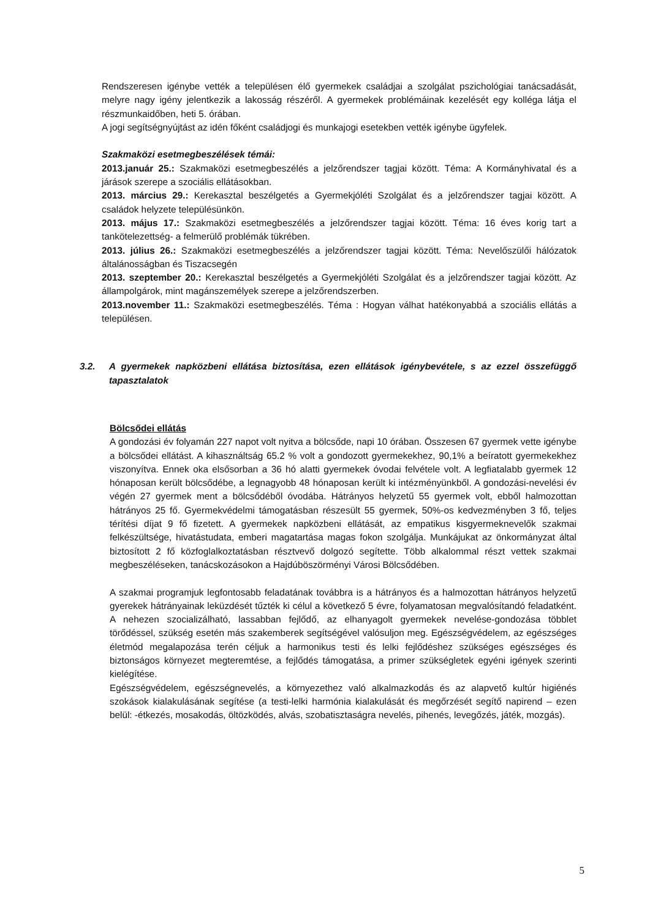Rendszeresen igénybe vették a településen élő gyermekek családjai a szolgálat pszichológiai tanácsadását, melyre nagy igény jelentkezik a lakosság részéről. A gyermekek problémáinak kezelését egy kolléga látja el részmunkaidőben, heti 5. órában.
A jogi segítségnyújtást az idén főként családjogi és munkajogi esetekben vették igénybe ügyfelek.
Szakmaközi esetmegbeszélések témái:
2013.január 25.: Szakmaközi esetmegbeszélés a jelzőrendszer tagjai között. Téma: A Kormányhivatal és a járások szerepe a szociális ellátásokban.
2013. március 29.: Kerekasztal beszélgetés a Gyermekjóléti Szolgálat és a jelzőrendszer tagjai között. A családok helyzete településünkön.
2013. május 17.: Szakmaközi esetmegbeszélés a jelzőrendszer tagjai között. Téma: 16 éves korig tart a tankötelezettség- a felmerülő problémák tükrében.
2013. július 26.: Szakmaközi esetmegbeszélés a jelzőrendszer tagjai között. Téma: Nevelőszülői hálózatok általánosságban és Tiszacsegén
2013. szeptember 20.: Kerekasztal beszélgetés a Gyermekjóléti Szolgálat és a jelzőrendszer tagjai között. Az állampolgárok, mint magánszemélyek szerepe a jelzőrendszerben.
2013.november 11.: Szakmaközi esetmegbeszélés. Téma : Hogyan válhat hatékonyabbá a szociális ellátás a településen.
3.2. A gyermekek napközbeni ellátása biztosítása, ezen ellátások igénybevétele, s az ezzel összefüggő tapasztalatok
Bölcsődei ellátás
A gondozási év folyamán 227 napot volt nyitva a bölcsőde, napi 10 órában. Összesen 67 gyermek vette igénybe a bölcsődei ellátást. A kihasználtság 65.2 % volt a gondozott gyermekekhez, 90,1% a beíratott gyermekekhez viszonyítva. Ennek oka elsősorban a 36 hó alatti gyermekek óvodai felvétele volt. A legfiatalabb gyermek 12 hónaposan került bölcsődébe, a legnagyobb 48 hónaposan került ki intézményünkből. A gondozási-nevelési év végén 27 gyermek ment a bölcsődéből óvodába. Hátrányos helyzetű 55 gyermek volt, ebből halmozottan hátrányos 25 fő. Gyermekvédelmi támogatásban részesült 55 gyermek, 50%-os kedvezményben 3 fő, teljes térítési díjat 9 fő fizetett. A gyermekek napközbeni ellátását, az empatikus kisgyermeknevelők szakmai felkészültsége, hivatástudata, emberi magatartása magas fokon szolgálja. Munkájukat az önkormányzat által biztosított 2 fő közfoglalkoztatásban résztvevő dolgozó segítette. Több alkalommal részt vettek szakmai megbeszéléseken, tanácskozásokon a Hajdúböszörményi Városi Bölcsődében.
A szakmai programjuk legfontosabb feladatának továbbra is a hátrányos és a halmozottan hátrányos helyzetű gyerekek hátrányainak leküzdését tűzték ki célul a következő 5 évre, folyamatosan megvalósítandó feladatként. A nehezen szocializálható, lassabban fejlődő, az elhanyagolt gyermekek nevelése-gondozása többlet törődéssel, szükség esetén más szakemberek segítségével valósuljon meg. Egészségvédelem, az egészséges életmód megalapozása terén céljuk a harmonikus testi és lelki fejlődéshez szükséges egészséges és biztonságos környezet megteremtése, a fejlődés támogatása, a primer szükségletek egyéni igények szerinti kielégítése.
Egészségvédelem, egészségnevelés, a környezethez való alkalmazkodás és az alapvető kultúr higiénés szokások kialakulásának segítése (a testi-lelki harmónia kialakulását és megőrzését segítő napirend – ezen belül: -étkezés, mosakodás, öltözködés, alvás, szobatisztaságra nevelés, pihenés, levegőzés, játék, mozgás).
5